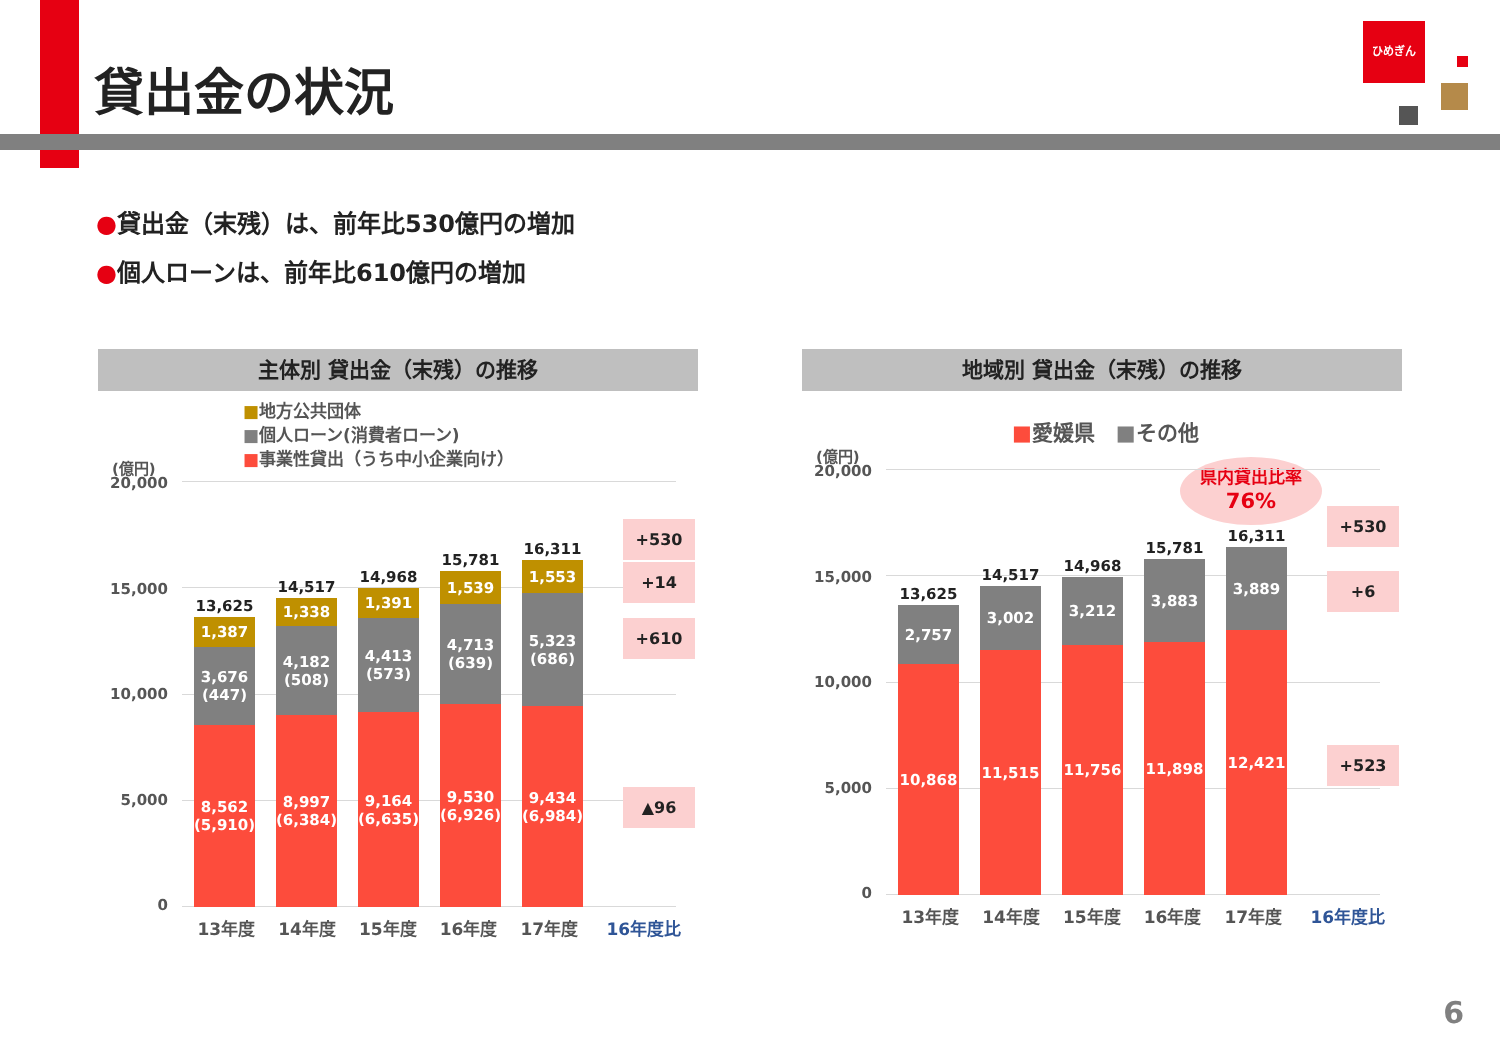貸出金の状況
ひめぎん
●貸出金（末残）は、前年比530億円の増加
●個人ローンは、前年比610億円の増加
主体別 貸出金（末残）の推移
■地方公共団体
■個人ローン(消費者ローン)
■事業性貸出（うち中小企業向け）
(億円)
20,000
15,000
10,000
5,000
0
13,625
1,387
3,676
(447)
8,562
(5,910)
14,517
1,338
4,182
(508)
8,997
(6,384)
14,968
1,391
4,413
(573)
9,164
(6,635)
15,781
1,539
4,713
(639)
9,530
(6,926)
16,311
1,553
5,323
(686)
9,434
(6,984)
+530
+14
+610
▲96
13年度 14年度 15年度 16年度 17年度 16年度比
地域別 貸出金（末残）の推移
■愛媛県　■その他
(億円)
県内貸出比率
76%
20,000
15,000
10,000
5,000
0
13,625
2,757
10,868
14,517
3,002
11,515
14,968
3,212
11,756
15,781
3,883
11,898
16,311
3,889
12,421
+530
+6
+523
13年度 14年度 15年度 16年度 17年度 16年度比
6